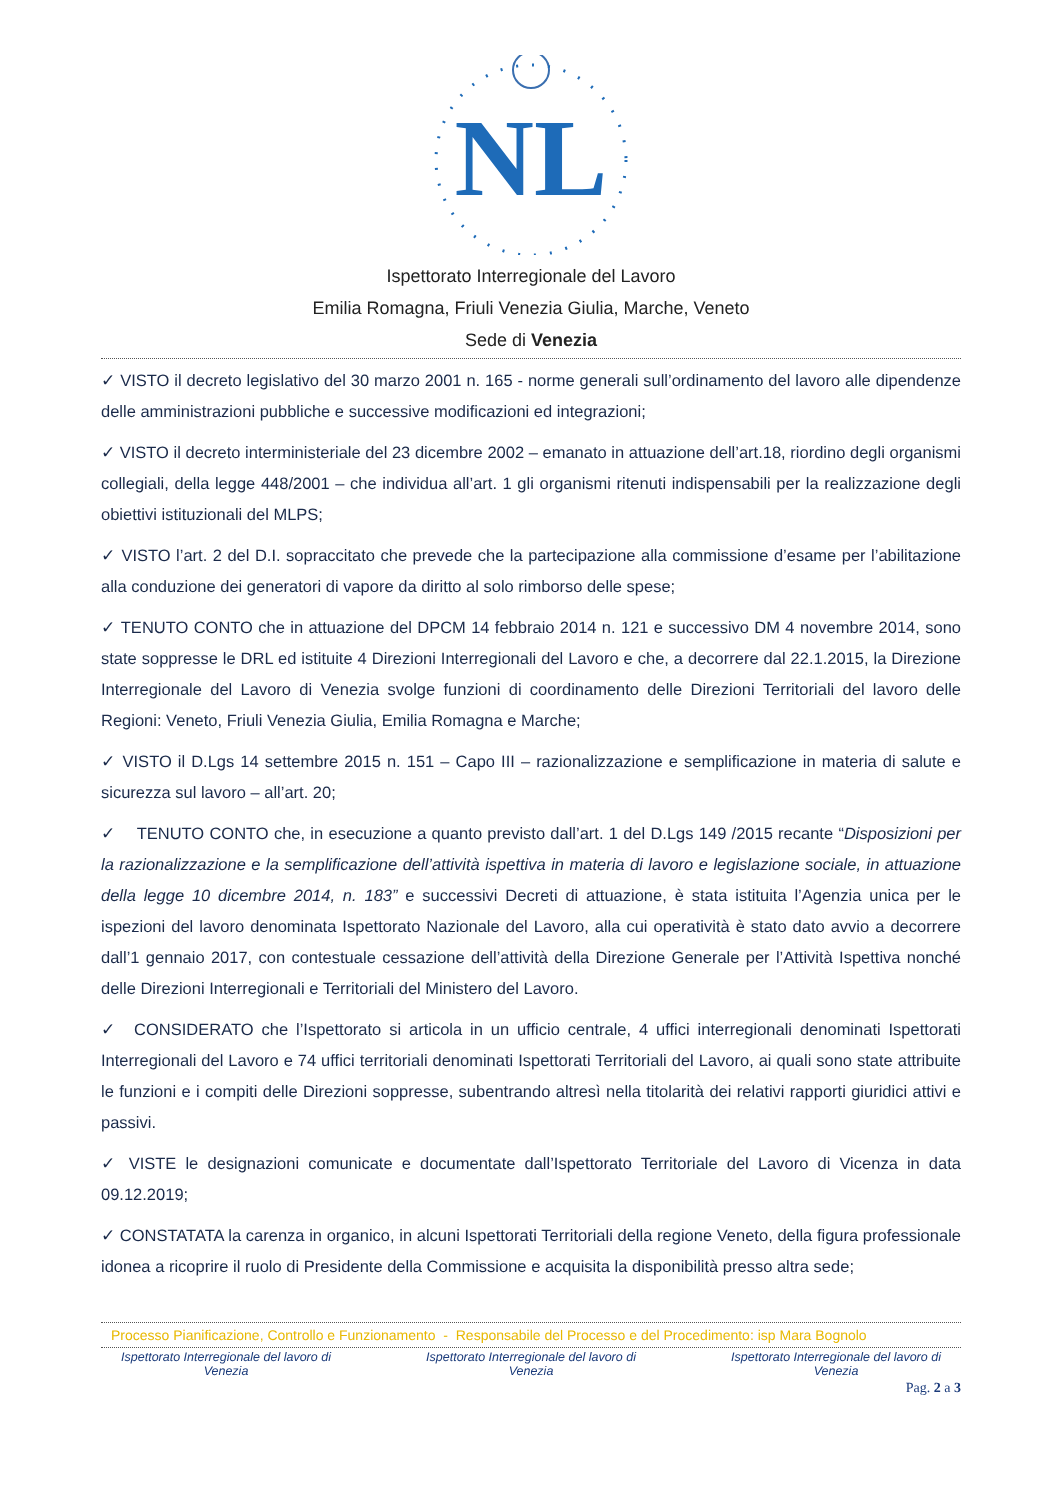NL
Ispettorato Interregionale del Lavoro
Emilia Romagna, Friuli Venezia Giulia, Marche, Veneto
Sede di Venezia
✓ VISTO il decreto legislativo del 30 marzo 2001 n. 165 - norme generali sull’ordinamento del lavoro alle dipendenze delle amministrazioni pubbliche e successive modificazioni ed integrazioni;
✓ VISTO il decreto interministeriale del 23 dicembre 2002 – emanato in attuazione dell’art.18, riordino degli organismi collegiali, della legge 448/2001 – che individua all’art. 1 gli organismi ritenuti indispensabili per la realizzazione degli obiettivi istituzionali del MLPS;
✓ VISTO l’art. 2 del D.I. sopraccitato che prevede che la partecipazione alla commissione d’esame per l’abilitazione alla conduzione dei generatori di vapore da diritto al solo rimborso delle spese;
✓ TENUTO CONTO che in attuazione del DPCM 14 febbraio 2014 n. 121 e successivo DM 4 novembre 2014, sono state soppresse le DRL ed istituite 4 Direzioni Interregionali del Lavoro e che, a decorrere dal 22.1.2015, la Direzione Interregionale del Lavoro di Venezia svolge funzioni di coordinamento delle Direzioni Territoriali del lavoro delle Regioni: Veneto, Friuli Venezia Giulia, Emilia Romagna e Marche;
✓ VISTO il D.Lgs 14 settembre 2015 n. 151 – Capo III – razionalizzazione e semplificazione in materia di salute e sicurezza sul lavoro – all’art. 20;
✓ TENUTO CONTO che, in esecuzione a quanto previsto dall’art. 1 del D.Lgs 149 /2015 recante “Disposizioni per la razionalizzazione e la semplificazione dell’attività ispettiva in materia di lavoro e legislazione sociale, in attuazione della legge 10 dicembre 2014, n. 183” e successivi Decreti di attuazione, è stata istituita l’Agenzia unica per le ispezioni del lavoro denominata Ispettorato Nazionale del Lavoro, alla cui operatività è stato dato avvio a decorrere dall’1 gennaio 2017, con contestuale cessazione dell’attività della Direzione Generale per l’Attività Ispettiva nonché delle Direzioni Interregionali e Territoriali del Ministero del Lavoro.
✓ CONSIDERATO che l’Ispettorato si articola in un ufficio centrale, 4 uffici interregionali denominati Ispettorati Interregionali del Lavoro e 74 uffici territoriali denominati Ispettorati Territoriali del Lavoro, ai quali sono state attribuite le funzioni e i compiti delle Direzioni soppresse, subentrando altresì nella titolarità dei relativi rapporti giuridici attivi e passivi.
✓ VISTE le designazioni comunicate e documentate dall’Ispettorato Territoriale del Lavoro di Vicenza in data 09.12.2019;
✓ CONSTATATA la carenza in organico, in alcuni Ispettorati Territoriali della regione Veneto, della figura professionale idonea a ricoprire il ruolo di Presidente della Commissione e acquisita la disponibilità presso altra sede;
Processo Pianificazione, Controllo e Funzionamento - Responsabile del Processo e del Procedimento: isp Mara Bognolo
Ispettorato Interregionale del lavoro di Venezia
Ispettorato Interregionale del lavoro di Venezia
Ispettorato Interregionale del lavoro di Venezia
Pag. 2 a 3